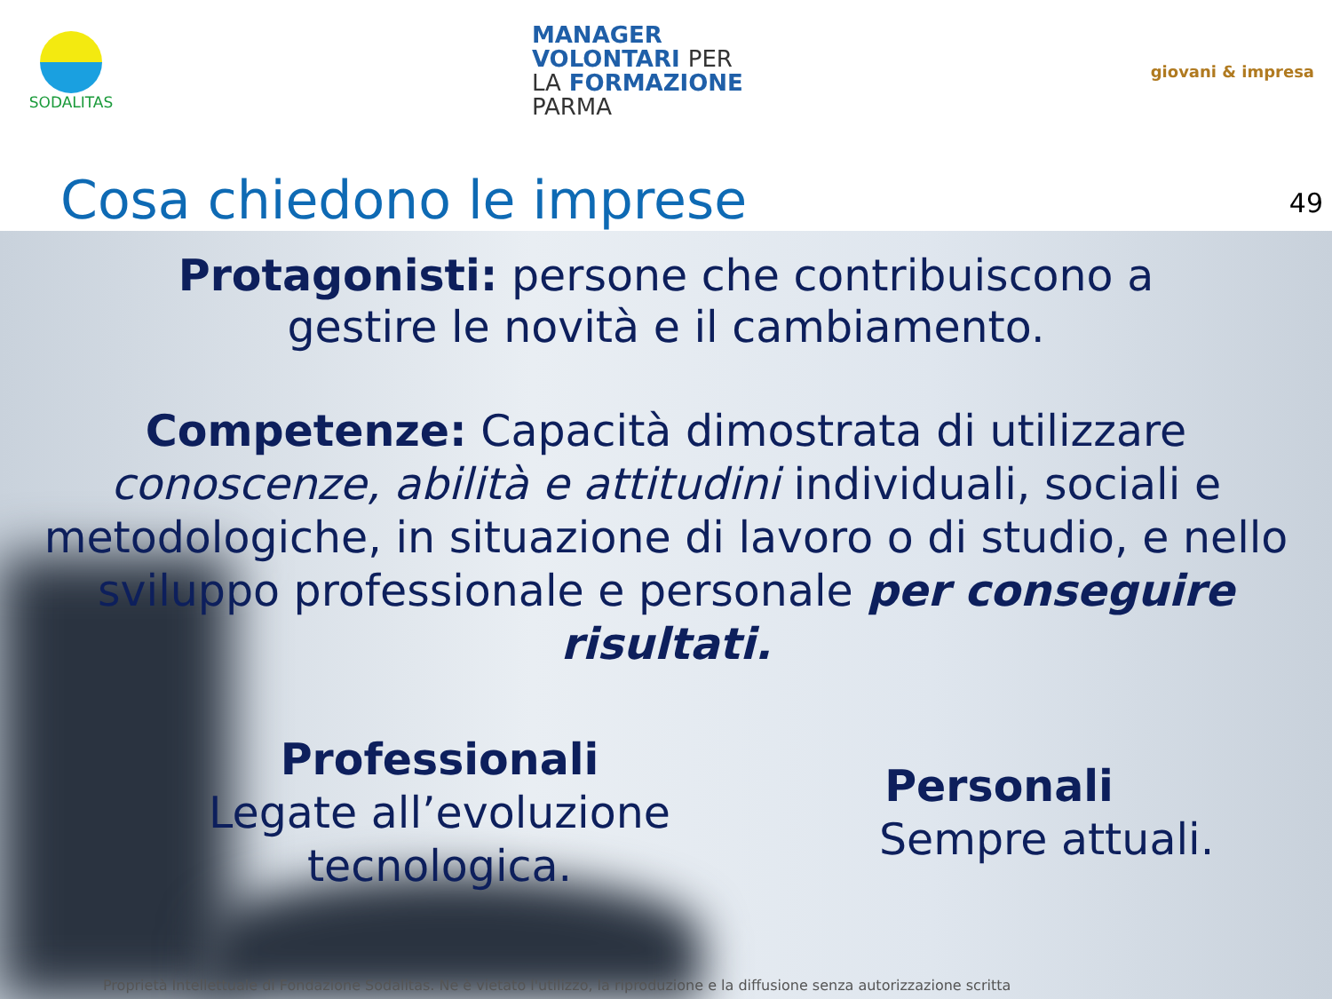SODALITAS
MANAGER
VOLONTARI PER
LA FORMAZIONE
PARMA
giovani & impresa
Cosa chiedono le imprese
49
Protagonisti: persone che contribuiscono a
gestire le novità e il cambiamento.
Competenze: Capacità dimostrata di utilizzare
conoscenze, abilità e attitudini individuali, sociali e metodologiche, in situazione di lavoro o di studio, e nello sviluppo professionale e personale per conseguire risultati.
Professionali
Legate all’evoluzione
tecnologica.
Personali
Sempre attuali.
Proprietà Intellettuale di Fondazione Sodalitas. Ne è vietato l'utilizzo, la riproduzione e la diffusione senza autorizzazione scritta